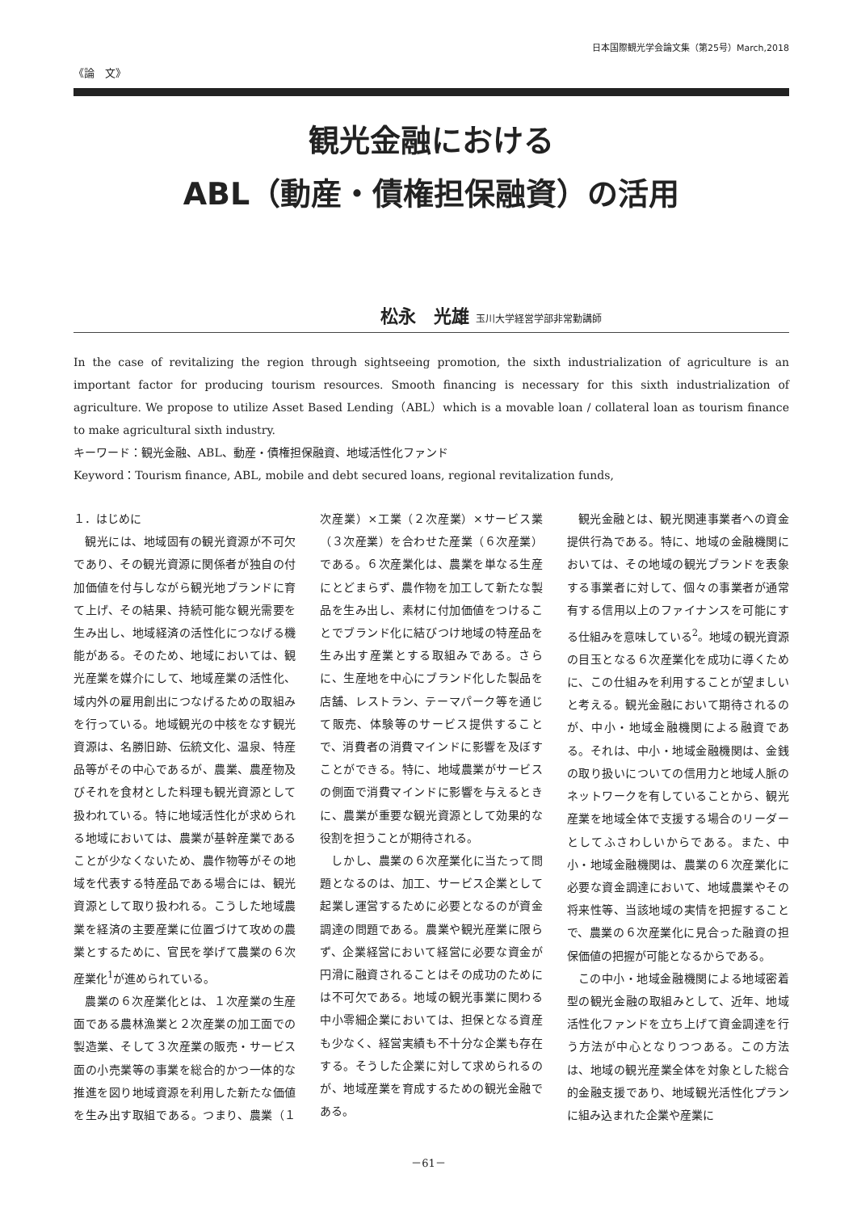日本国際観光学会論文集（第25号）March,2018
《論　文》
観光金融における
ABL（動産・債権担保融資）の活用
松永　光雄 玉川大学経営学部非常勤講師
In the case of revitalizing the region through sightseeing promotion, the sixth industrialization of agriculture is an important factor for producing tourism resources. Smooth financing is necessary for this sixth industrialization of agriculture. We propose to utilize Asset Based Lending（ABL）which is a movable loan / collateral loan as tourism finance to make agricultural sixth industry.
キーワード：観光金融、ABL、動産・債権担保融資、地域活性化ファンド
Keyword：Tourism finance, ABL, mobile and debt secured loans, regional revitalization funds,
１．はじめに
観光には、地域固有の観光資源が不可欠であり、その観光資源に関係者が独自の付加価値を付与しながら観光地ブランドに育て上げ、その結果、持続可能な観光需要を生み出し、地域経済の活性化につなげる機能がある。そのため、地域においては、観光産業を媒介にして、地域産業の活性化、域内外の雇用創出につなげるための取組みを行っている。地域観光の中核をなす観光資源は、名勝旧跡、伝統文化、温泉、特産品等がその中心であるが、農業、農産物及びそれを食材とした料理も観光資源として扱われている。特に地域活性化が求められる地域においては、農業が基幹産業であることが少なくないため、農作物等がその地域を代表する特産品である場合には、観光資源として取り扱われる。こうした地域農業を経済の主要産業に位置づけて攻めの農業とするために、官民を挙げて農業の６次産業化<sup>1</sup>が進められている。
農業の６次産業化とは、１次産業の生産面である農林漁業と２次産業の加工面での製造業、そして３次産業の販売・サービス面の小売業等の事業を総合的かつ一体的な推進を図り地域資源を利用した新たな価値を生み出す取組である。つまり、農業（１次産業）×工業（２次産業）×サービス業（３次産業）を合わせた産業（６次産業）である。６次産業化は、農業を単なる生産にとどまらず、農作物を加工して新たな製品を生み出し、素材に付加価値をつけることでブランド化に結びつけ地域の特産品を生み出す産業とする取組みである。さらに、生産地を中心にブランド化した製品を店舗、レストラン、テーマパーク等を通じて販売、体験等のサービス提供することで、消費者の消費マインドに影響を及ぼすことができる。特に、地域農業がサービスの側面で消費マインドに影響を与えるときに、農業が重要な観光資源として効果的な役割を担うことが期待される。
しかし、農業の６次産業化に当たって問題となるのは、加工、サービス企業として起業し運営するために必要となるのが資金調達の問題である。農業や観光産業に限らず、企業経営において経営に必要な資金が円滑に融資されることはその成功のためには不可欠である。地域の観光事業に関わる中小零細企業においては、担保となる資産も少なく、経営実績も不十分な企業も存在する。そうした企業に対して求められるのが、地域産業を育成するための観光金融である。
観光金融とは、観光関連事業者への資金提供行為である。特に、地域の金融機関においては、その地域の観光ブランドを表象する事業者に対して、個々の事業者が通常有する信用以上のファイナンスを可能にする仕組みを意味している<sup>2</sup>。地域の観光資源の目玉となる６次産業化を成功に導くために、この仕組みを利用することが望ましいと考える。観光金融において期待されるのが、中小・地域金融機関による融資である。それは、中小・地域金融機関は、金銭の取り扱いについての信用力と地域人脈のネットワークを有していることから、観光産業を地域全体で支援する場合のリーダーとしてふさわしいからである。また、中小・地域金融機関は、農業の６次産業化に必要な資金調達において、地域農業やその将来性等、当該地域の実情を把握することで、農業の６次産業化に見合った融資の担保価値の把握が可能となるからである。
この中小・地域金融機関による地域密着型の観光金融の取組みとして、近年、地域活性化ファンドを立ち上げて資金調達を行う方法が中心となりつつある。この方法は、地域の観光産業全体を対象とした総合的金融支援であり、地域観光活性化プランに組み込まれた企業や産業に
－61－